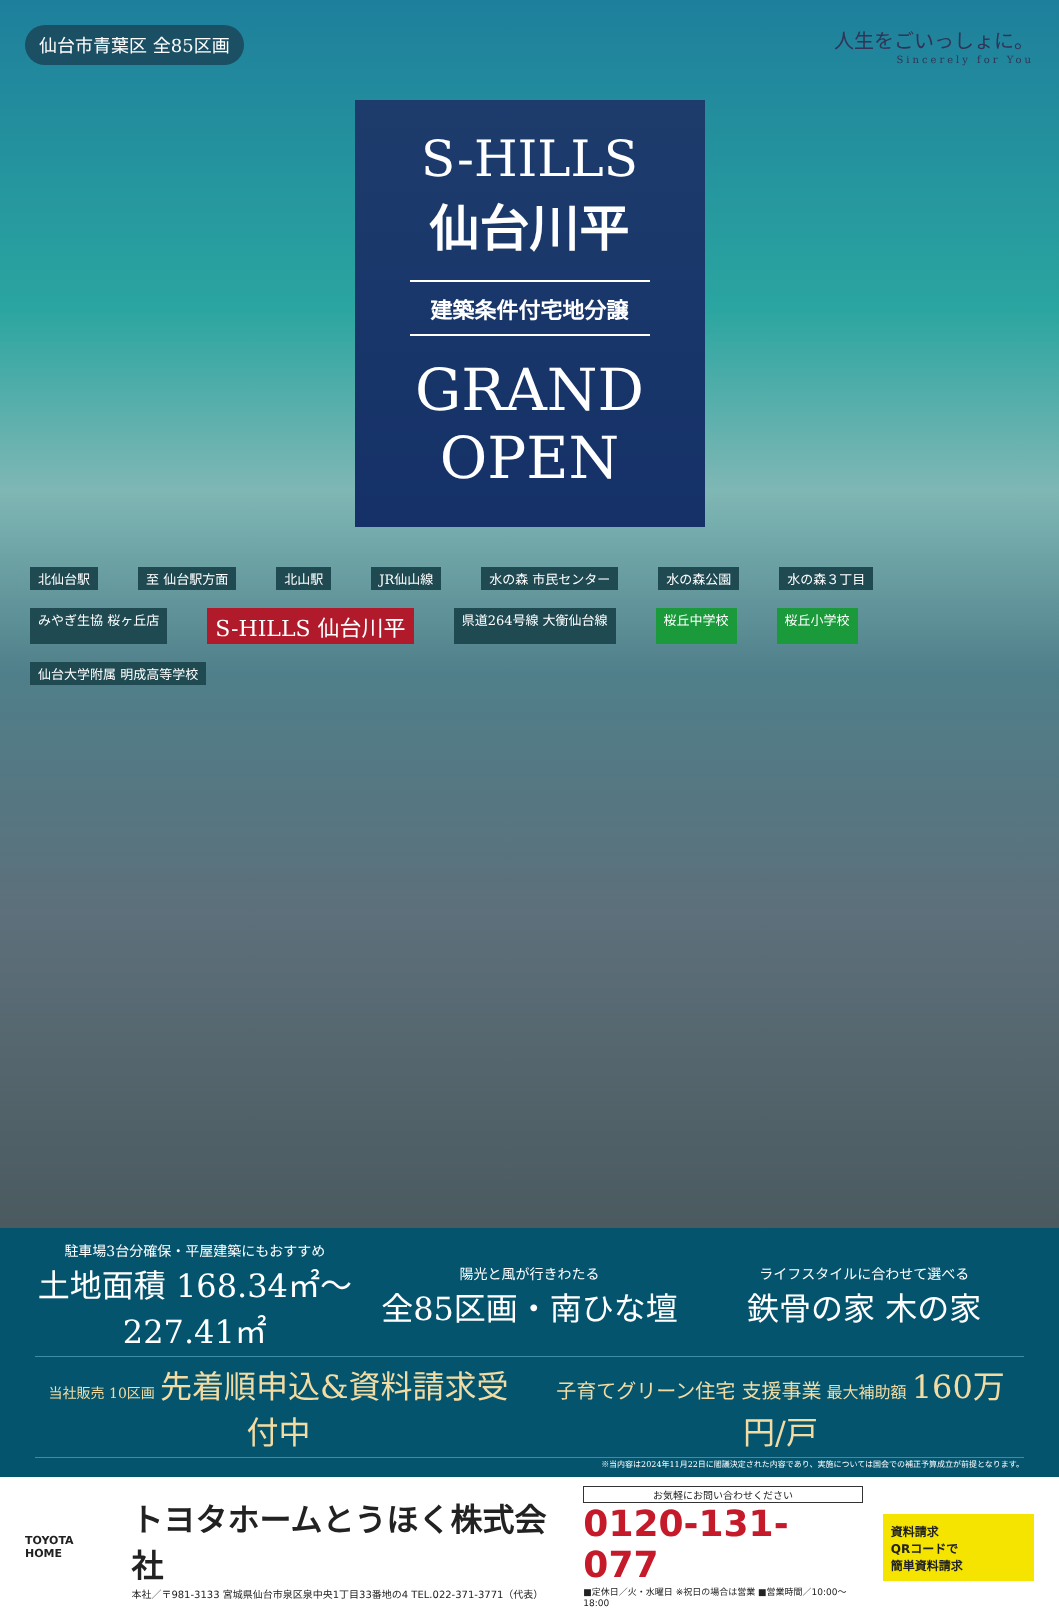仙台市青葉区 全85区画
人生をごいっしょに。
Sincerely for You
S-HILLS
仙台川平
建築条件付宅地分譲
GRAND
OPEN
北仙台駅 至 仙台駅方面 北山駅 JR仙山線 水の森 市民センター 水の森公園 水の森３丁目 みやぎ生協 桜ヶ丘店 S-HILLS 仙台川平 県道264号線 大衡仙台線 桜丘中学校 桜丘小学校 仙台大学附属 明成高等学校
駐車場3台分確保・平屋建築にもおすすめ
土地面積 168.34㎡〜227.41㎡
陽光と風が行きわたる
全85区画・南ひな壇
ライフスタイルに合わせて選べる
鉄骨の家 木の家
当社販売 10区画 先着順申込&資料請求受付中
子育てグリーン住宅 支援事業 最大補助額 160万円/戸
※当内容は2024年11月22日に閣議決定された内容であり、実施については国会での補正予算成立が前提となります。
TOYOTA HOME
トヨタホームとうほく株式会社
本社／〒981-3133 宮城県仙台市泉区泉中央1丁目33番地の4 TEL.022-371-3771（代表）
お気軽にお問い合わせください
0120-131-077
■定休日／火・水曜日 ※祝日の場合は営業 ■営業時間／10:00〜18:00
資料請求
QRコードで
簡単資料請求